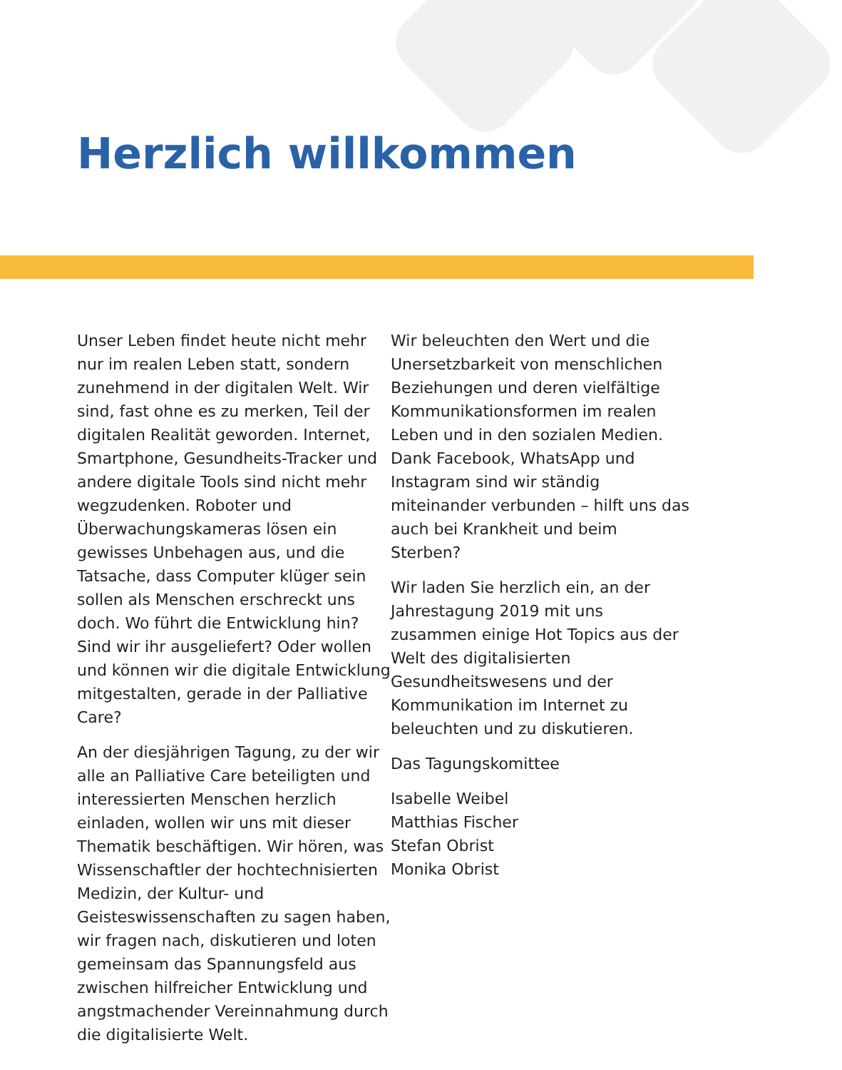Herzlich willkommen
Unser Leben findet heute nicht mehr nur im realen Leben statt, sondern zunehmend in der digitalen Welt. Wir sind, fast ohne es zu merken, Teil der digitalen Realität geworden. Internet, Smartphone, Gesundheits-Tracker und andere digitale Tools sind nicht mehr wegzudenken. Roboter und Überwachungskameras lösen ein gewisses Unbehagen aus, und die Tatsache, dass Computer klüger sein sollen als Menschen erschreckt uns doch. Wo führt die Entwicklung hin? Sind wir ihr ausgeliefert? Oder wollen und können wir die digitale Entwicklung mitgestalten, gerade in der Palliative Care?
An der diesjährigen Tagung, zu der wir alle an Palliative Care beteiligten und interessierten Menschen herzlich einladen, wollen wir uns mit dieser Thematik beschäftigen. Wir hören, was Wissenschaftler der hochtechnisierten Medizin, der Kultur- und Geisteswissenschaften zu sagen haben, wir fragen nach, diskutieren und loten gemeinsam das Spannungsfeld aus zwischen hilfreicher Entwicklung und angstmachender Vereinnahmung durch die digitalisierte Welt.
Wir beleuchten den Wert und die Unersetzbarkeit von menschlichen Beziehungen und deren vielfältige Kommunikationsformen im realen Leben und in den sozialen Medien. Dank Facebook, WhatsApp und Instagram sind wir ständig miteinander verbunden – hilft uns das auch bei Krankheit und beim Sterben?
Wir laden Sie herzlich ein, an der Jahrestagung 2019 mit uns zusammen einige Hot Topics aus der Welt des digitalisierten Gesundheitswesens und der Kommunikation im Internet zu beleuchten und zu diskutieren.
Das Tagungskomittee
Isabelle Weibel
Matthias Fischer
Stefan Obrist
Monika Obrist